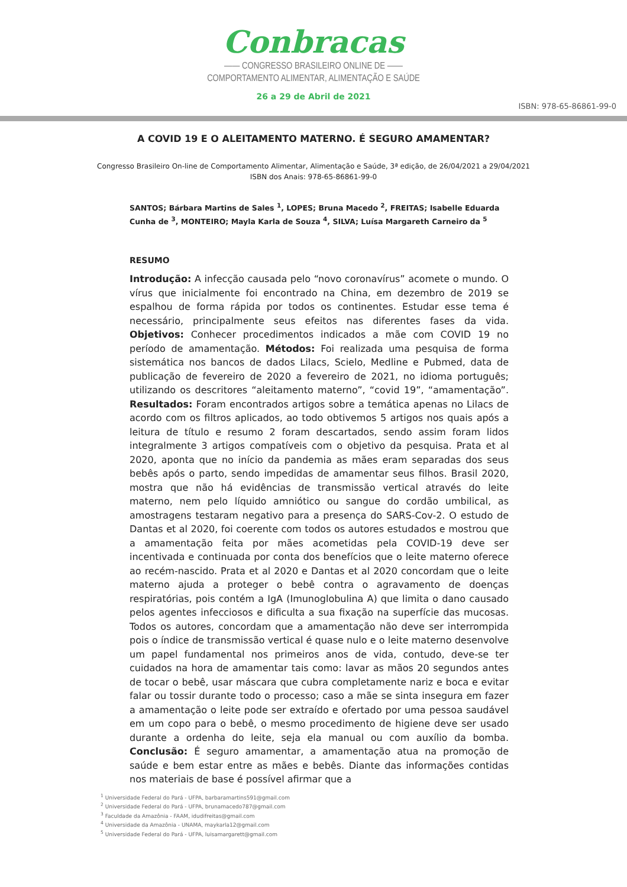Conbracas
—— CONGRESSO BRASILEIRO ONLINE DE ——
COMPORTAMENTO ALIMENTAR, ALIMENTAÇÃO E SAÚDE
26 a 29 de Abril de 2021
ISBN: 978-65-86861-99-0
A COVID 19 E O ALEITAMENTO MATERNO. É SEGURO AMAMENTAR?
Congresso Brasileiro On-line de Comportamento Alimentar, Alimentação e Saúde, 3ª edição, de 26/04/2021 a 29/04/2021
ISBN dos Anais: 978-65-86861-99-0
SANTOS; Bárbara Martins de Sales <sup>1</sup>, LOPES; Bruna Macedo <sup>2</sup>, FREITAS; Isabelle Eduarda Cunha de <sup>3</sup>, MONTEIRO; Mayla Karla de Souza <sup>4</sup>, SILVA; Luísa Margareth Carneiro da <sup>5</sup>
RESUMO
Introdução: A infecção causada pelo “novo coronavírus” acomete o mundo. O vírus que inicialmente foi encontrado na China, em dezembro de 2019 se espalhou de forma rápida por todos os continentes. Estudar esse tema é necessário, principalmente seus efeitos nas diferentes fases da vida. Objetivos: Conhecer procedimentos indicados a mãe com COVID 19 no período de amamentação. Métodos: Foi realizada uma pesquisa de forma sistemática nos bancos de dados Lilacs, Scielo, Medline e Pubmed, data de publicação de fevereiro de 2020 a fevereiro de 2021, no idioma português; utilizando os descritores “aleitamento materno”, “covid 19”, “amamentação”. Resultados: Foram encontrados artigos sobre a temática apenas no Lilacs de acordo com os filtros aplicados, ao todo obtivemos 5 artigos nos quais após a leitura de título e resumo 2 foram descartados, sendo assim foram lidos integralmente 3 artigos compatíveis com o objetivo da pesquisa. Prata et al 2020, aponta que no início da pandemia as mães eram separadas dos seus bebês após o parto, sendo impedidas de amamentar seus filhos. Brasil 2020, mostra que não há evidências de transmissão vertical através do leite materno, nem pelo líquido amniótico ou sangue do cordão umbilical, as amostragens testaram negativo para a presença do SARS-Cov-2. O estudo de Dantas et al 2020, foi coerente com todos os autores estudados e mostrou que a amamentação feita por mães acometidas pela COVID-19 deve ser incentivada e continuada por conta dos benefícios que o leite materno oferece ao recém-nascido. Prata et al 2020 e Dantas et al 2020 concordam que o leite materno ajuda a proteger o bebê contra o agravamento de doenças respiratórias, pois contém a IgA (Imunoglobulina A) que limita o dano causado pelos agentes infecciosos e dificulta a sua fixação na superfície das mucosas. Todos os autores, concordam que a amamentação não deve ser interrompida pois o índice de transmissão vertical é quase nulo e o leite materno desenvolve um papel fundamental nos primeiros anos de vida, contudo, deve-se ter cuidados na hora de amamentar tais como: lavar as mãos 20 segundos antes de tocar o bebê, usar máscara que cubra completamente nariz e boca e evitar falar ou tossir durante todo o processo; caso a mãe se sinta insegura em fazer a amamentação o leite pode ser extraído e ofertado por uma pessoa saudável em um copo para o bebê, o mesmo procedimento de higiene deve ser usado durante a ordenha do leite, seja ela manual ou com auxílio da bomba. Conclusão: É seguro amamentar, a amamentação atua na promoção de saúde e bem estar entre as mães e bebês. Diante das informações contidas nos materiais de base é possível afirmar que a
<sup>1</sup> Universidade Federal do Pará - UFPA, barbaramartins591@gmail.com
<sup>2</sup> Universidade Federal do Pará - UFPA, brunamacedo787@gmail.com
<sup>3</sup> Faculdade da Amazônia - FAAM, idudifreitas@gmail.com
<sup>4</sup> Universidade da Amazônia - UNAMA, maykarla12@gmail.com
<sup>5</sup> Universidade Federal do Pará - UFPA, luisamargarett@gmail.com